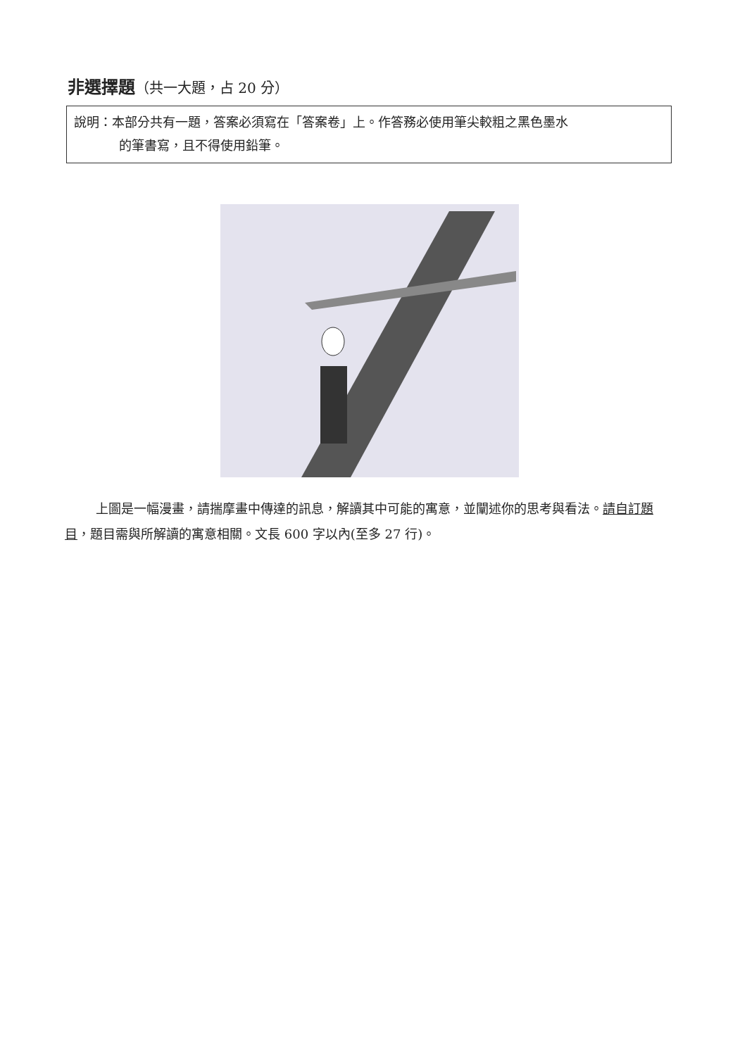非選擇題（共一大題，占 20 分）
說明：本部分共有一題，答案必須寫在「答案卷」上。作答務必使用筆尖較粗之黑色墨水
的筆書寫，且不得使用鉛筆。
上圖是一幅漫畫，請揣摩畫中傳達的訊息，解讀其中可能的寓意，並闡述你的思考與看法。請自訂題目，題目需與所解讀的寓意相關。文長 600 字以內(至多 27 行)。